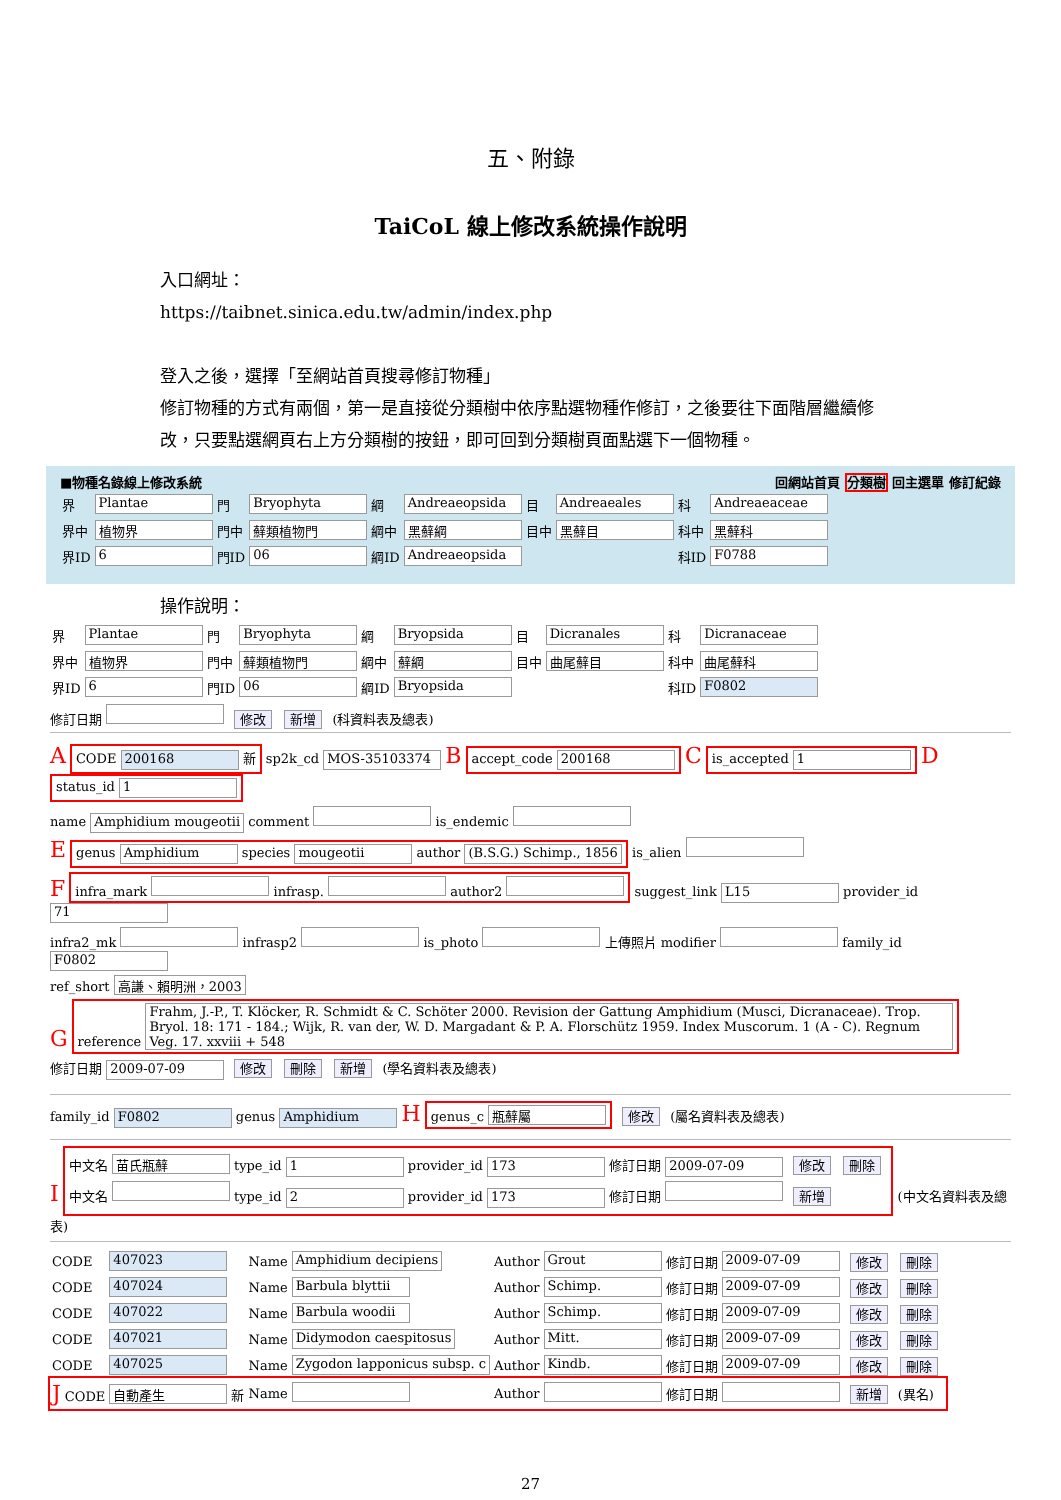五、附錄
TaiCoL 線上修改系統操作說明
入口網址：
https://taibnet.sinica.edu.tw/admin/index.php
登入之後，選擇「至網站首頁搜尋修訂物種」
修訂物種的方式有兩個，第一是直接從分類樹中依序點選物種作修訂，之後要往下面階層繼續修改，只要點選網頁右上方分類樹的按鈕，即可回到分類樹頁面點選下一個物種。
■物種名錄線上修改系統 回網站首頁 分類樹 回主選單 修訂紀錄
| 界 | Plantae | 門 | Bryophyta | 綱 | Andreaeopsida | 目 | Andreaeales | 科 | Andreaeaceae |
| 界中 | 植物界 | 門中 | 蘚類植物門 | 綱中 | 黑蘚綱 | 目中 | 黑蘚目 | 科中 | 黑蘚科 |
| 界ID | 6 | 門ID | 06 | 綱ID | Andreaeopsida | | | 科ID | F0788 |
操作說明：
| 界 | Plantae | 門 | Bryophyta | 綱 | Bryopsida | 目 | Dicranales | 科 | Dicranaceae |
| 界中 | 植物界 | 門中 | 蘚類植物門 | 綱中 | 蘚綱 | 目中 | 曲尾蘚目 | 科中 | 曲尾蘚科 |
| 界ID | 6 | 門ID | 06 | 綱ID | Bryopsida | | | 科ID | F0802 |
修訂日期 修改 新增 (科資料表及總表)
A CODE 200168 新 sp2k_cd MOS-35103374 B accept_code 200168 C is_accepted 1 D status_id 1
name Amphidium mougeotii comment is_endemic
Egenus Amphidium species mougeotii author (B.S.G.) Schimp., 1856 is_alien
Finfra_mark infrasp. author2 suggest_link L15 provider_id 71
infra2_mk infrasp2 is_photo 上傳照片 modifier family_id F0802
ref_short 高謙、賴明洲，2003
Greference Frahm, J.-P., T. Klöcker, R. Schmidt & C. Schöter 2000. Revision der Gattung Amphidium (Musci, Dicranaceae). Trop. Bryol. 18: 171 - 184.; Wijk, R. van der, W. D. Margadant & P. A. Florschütz 1959. Index Muscorum. 1 (A - C). Regnum Veg. 17. xxviii + 548
修訂日期 2009-07-09 修改 刪除 新增 (學名資料表及總表)
family_id F0802 genus Amphidium H genus_c 瓶蘚屬 修改 (屬名資料表及總表)
I
中文名 苗氏瓶蘚 type_id 1 provider_id 173 修訂日期 2009-07-09 修改 刪除
中文名 type_id 2 provider_id 173 修訂日期 新增
(中文名資料表及總表)
| CODE | 407023 | Name | Amphidium decipiens | Author | Grout | 修訂日期 | 2009-07-09 | 修改 刪除 |
| CODE | 407024 | Name | Barbula blyttii | Author | Schimp. | 修訂日期 | 2009-07-09 | 修改 刪除 |
| CODE | 407022 | Name | Barbula woodii | Author | Schimp. | 修訂日期 | 2009-07-09 | 修改 刪除 |
| CODE | 407021 | Name | Didymodon caespitosus | Author | Mitt. | 修訂日期 | 2009-07-09 | 修改 刪除 |
| CODE | 407025 | Name | Zygodon lapponicus subsp. c | Author | Kindb. | 修訂日期 | 2009-07-09 | 修改 刪除 |
| J CODE | 自動產生 新 | Name | | Author | | 修訂日期 | | 新增 (異名) |
27